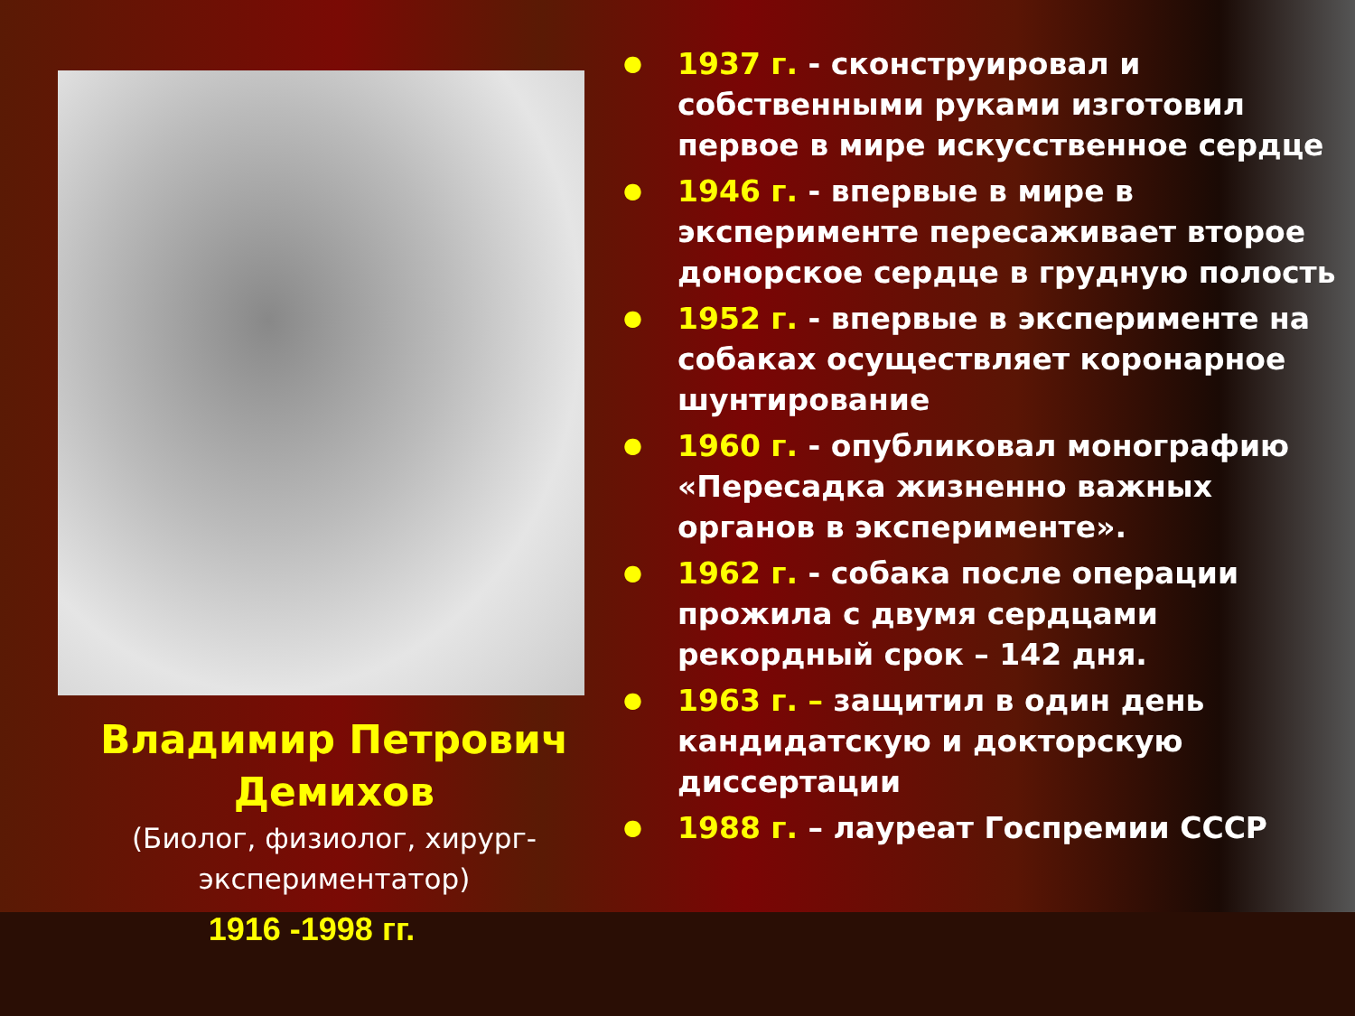Владимир Петрович
Демихов
(Биолог, физиолог, хирург-экспериментатор)
1916 -1998 гг.
● 1937 г. - сконструировал и собственными руками изготовил первое в мире искусственное сердце
● 1946 г. - впервые в мире в эксперименте пересаживает второе донорское сердце в грудную полость
● 1952 г. - впервые в эксперименте на собаках осуществляет коронарное шунтирование
● 1960 г. - опубликовал монографию «Пересадка жизненно важных органов в эксперименте».
● 1962 г. - собака после операции прожила с двумя сердцами рекордный срок – 142 дня.
● 1963 г. – защитил в один день кандидатскую и докторскую диссертации
● 1988 г. – лауреат Госпремии СССР